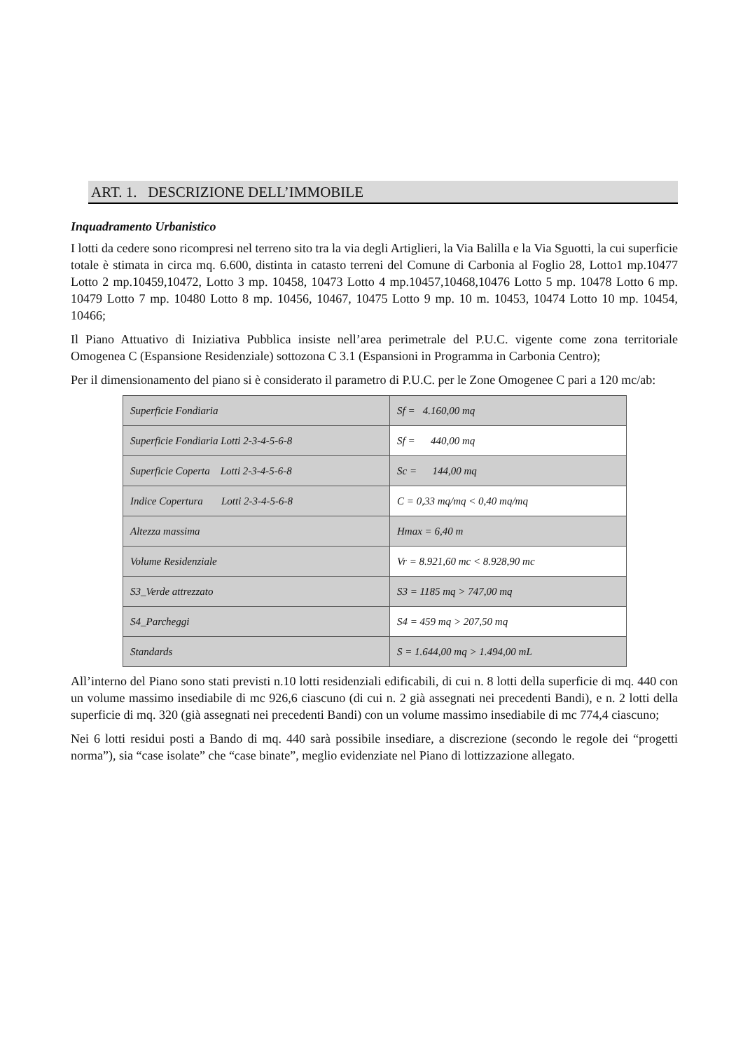ART. 1. DESCRIZIONE DELL’IMMOBILE
Inquadramento Urbanistico
I lotti da cedere sono ricompresi nel terreno sito tra la via degli Artiglieri, la Via Balilla e la Via Sguotti, la cui superficie totale è stimata in circa mq. 6.600, distinta in catasto terreni del Comune di Carbonia al Foglio 28, Lotto1 mp.10477 Lotto 2 mp.10459,10472, Lotto 3 mp. 10458, 10473 Lotto 4 mp.10457,10468,10476 Lotto 5 mp. 10478 Lotto 6 mp. 10479 Lotto 7 mp. 10480 Lotto 8 mp. 10456, 10467, 10475 Lotto 9 mp. 10 m. 10453, 10474 Lotto 10 mp. 10454, 10466;
Il Piano Attuativo di Iniziativa Pubblica insiste nell’area perimetrale del P.U.C. vigente come zona territoriale Omogenea C (Espansione Residenziale) sottozona C 3.1 (Espansioni in Programma in Carbonia Centro);
Per il dimensionamento del piano si è considerato il parametro di P.U.C. per le Zone Omogenee C pari a 120 mc/ab:
| Superficie Fondiaria | Sf = 4.160,00 mq |
| Superficie Fondiaria Lotti 2-3-4-5-6-8 | Sf = 440,00 mq |
| Superficie Coperta Lotti 2-3-4-5-6-8 | Sc = 144,00 mq |
| Indice Copertura Lotti 2-3-4-5-6-8 | C = 0,33 mq/mq < 0,40 mq/mq |
| Altezza massima | Hmax = 6,40 m |
| Volume Residenziale | Vr = 8.921,60 mc < 8.928,90 mc |
| S3_Verde attrezzato | S3 = 1185 mq > 747,00 mq |
| S4_Parcheggi | S4 = 459 mq > 207,50 mq |
| Standards | S = 1.644,00 mq > 1.494,00 mL |
All’interno del Piano sono stati previsti n.10 lotti residenziali edificabili, di cui n. 8 lotti della superficie di mq. 440 con un volume massimo insediabile di mc 926,6 ciascuno (di cui n. 2 già assegnati nei precedenti Bandi), e n. 2 lotti della superficie di mq. 320 (già assegnati nei precedenti Bandi) con un volume massimo insediabile di mc 774,4 ciascuno;
Nei 6 lotti residui posti a Bando di mq. 440 sarà possibile insediare, a discrezione (secondo le regole dei “progetti norma”), sia “case isolate” che “case binate”, meglio evidenziate nel Piano di lottizzazione allegato.